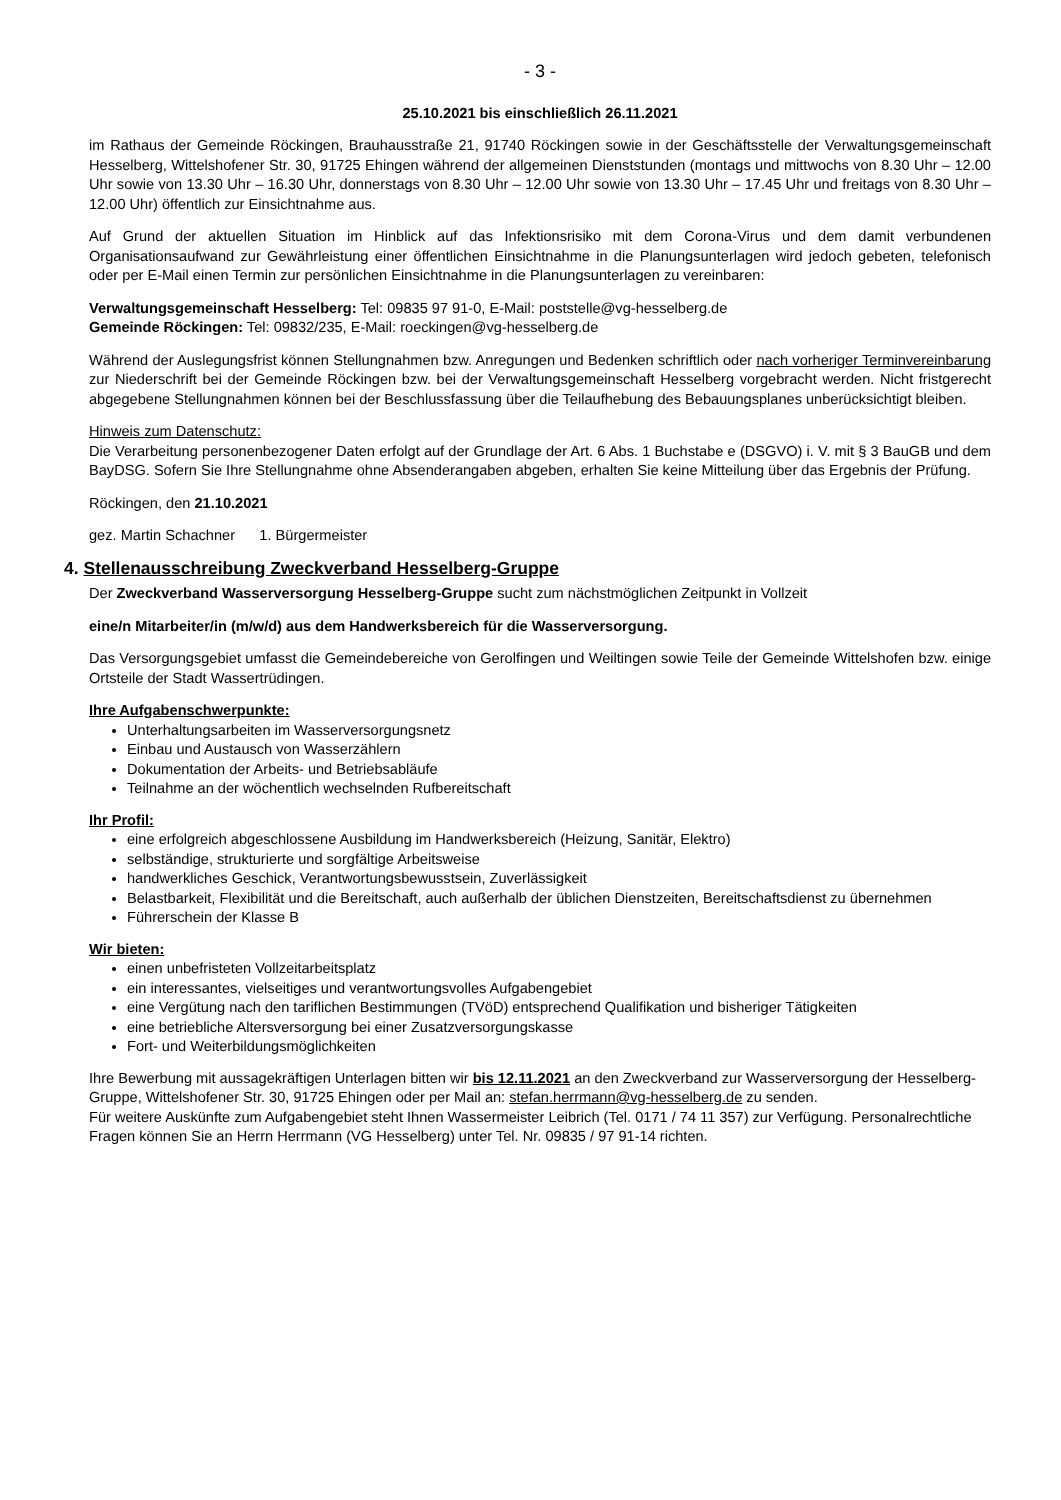- 3 -
25.10.2021 bis einschließlich 26.11.2021
im Rathaus der Gemeinde Röckingen, Brauhausstraße 21, 91740 Röckingen sowie in der Geschäftsstelle der Verwaltungsgemeinschaft Hesselberg, Wittelshofener Str. 30, 91725 Ehingen während der allgemeinen Dienststunden (montags und mittwochs von 8.30 Uhr – 12.00 Uhr sowie von 13.30 Uhr – 16.30 Uhr, donnerstags von 8.30 Uhr – 12.00 Uhr sowie von 13.30 Uhr – 17.45 Uhr und freitags von 8.30 Uhr – 12.00 Uhr) öffentlich zur Einsichtnahme aus.
Auf Grund der aktuellen Situation im Hinblick auf das Infektionsrisiko mit dem Corona-Virus und dem damit verbundenen Organisationsaufwand zur Gewährleistung einer öffentlichen Einsichtnahme in die Planungsunterlagen wird jedoch gebeten, telefonisch oder per E-Mail einen Termin zur persönlichen Einsichtnahme in die Planungsunterlagen zu vereinbaren:
Verwaltungsgemeinschaft Hesselberg: Tel: 09835 97 91-0, E-Mail: poststelle@vg-hesselberg.de
Gemeinde Röckingen: Tel: 09832/235, E-Mail: roeckingen@vg-hesselberg.de
Während der Auslegungsfrist können Stellungnahmen bzw. Anregungen und Bedenken schriftlich oder nach vorheriger Terminvereinbarung zur Niederschrift bei der Gemeinde Röckingen bzw. bei der Verwaltungsgemeinschaft Hesselberg vorgebracht werden. Nicht fristgerecht abgegebene Stellungnahmen können bei der Beschlussfassung über die Teilaufhebung des Bebauungsplanes unberücksichtigt bleiben.
Hinweis zum Datenschutz:
Die Verarbeitung personenbezogener Daten erfolgt auf der Grundlage der Art. 6 Abs. 1 Buchstabe e (DSGVO) i. V. mit § 3 BauGB und dem BayDSG. Sofern Sie Ihre Stellungnahme ohne Absenderangaben abgeben, erhalten Sie keine Mitteilung über das Ergebnis der Prüfung.
Röckingen, den 21.10.2021
gez. Martin Schachner 1. Bürgermeister
4. Stellenausschreibung Zweckverband Hesselberg-Gruppe
Der Zweckverband Wasserversorgung Hesselberg-Gruppe sucht zum nächstmöglichen Zeitpunkt in Vollzeit
eine/n Mitarbeiter/in (m/w/d) aus dem Handwerksbereich für die Wasserversorgung.
Das Versorgungsgebiet umfasst die Gemeindebereiche von Gerolfingen und Weiltingen sowie Teile der Gemeinde Wittelshofen bzw. einige Ortsteile der Stadt Wassertrüdingen.
Ihre Aufgabenschwerpunkte:
Unterhaltungsarbeiten im Wasserversorgungsnetz
Einbau und Austausch von Wasserzählern
Dokumentation der Arbeits- und Betriebsabläufe
Teilnahme an der wöchentlich wechselnden Rufbereitschaft
Ihr Profil:
eine erfolgreich abgeschlossene Ausbildung im Handwerksbereich (Heizung, Sanitär, Elektro)
selbständige, strukturierte und sorgfältige Arbeitsweise
handwerkliches Geschick, Verantwortungsbewusstsein, Zuverlässigkeit
Belastbarkeit, Flexibilität und die Bereitschaft, auch außerhalb der üblichen Dienstzeiten, Bereitschaftsdienst zu übernehmen
Führerschein der Klasse B
Wir bieten:
einen unbefristeten Vollzeitarbeitsplatz
ein interessantes, vielseitiges und verantwortungsvolles Aufgabengebiet
eine Vergütung nach den tariflichen Bestimmungen (TVöD) entsprechend Qualifikation und bisheriger Tätigkeiten
eine betriebliche Altersversorgung bei einer Zusatzversorgungskasse
Fort- und Weiterbildungsmöglichkeiten
Ihre Bewerbung mit aussagekräftigen Unterlagen bitten wir bis 12.11.2021 an den Zweckverband zur Wasserversorgung der Hesselberg-Gruppe, Wittelshofener Str. 30, 91725 Ehingen oder per Mail an: stefan.herrmann@vg-hesselberg.de zu senden.
Für weitere Auskünfte zum Aufgabengebiet steht Ihnen Wassermeister Leibrich (Tel. 0171 / 74 11 357) zur Verfügung. Personalrechtliche Fragen können Sie an Herrn Herrmann (VG Hesselberg) unter Tel. Nr. 09835 / 97 91-14 richten.